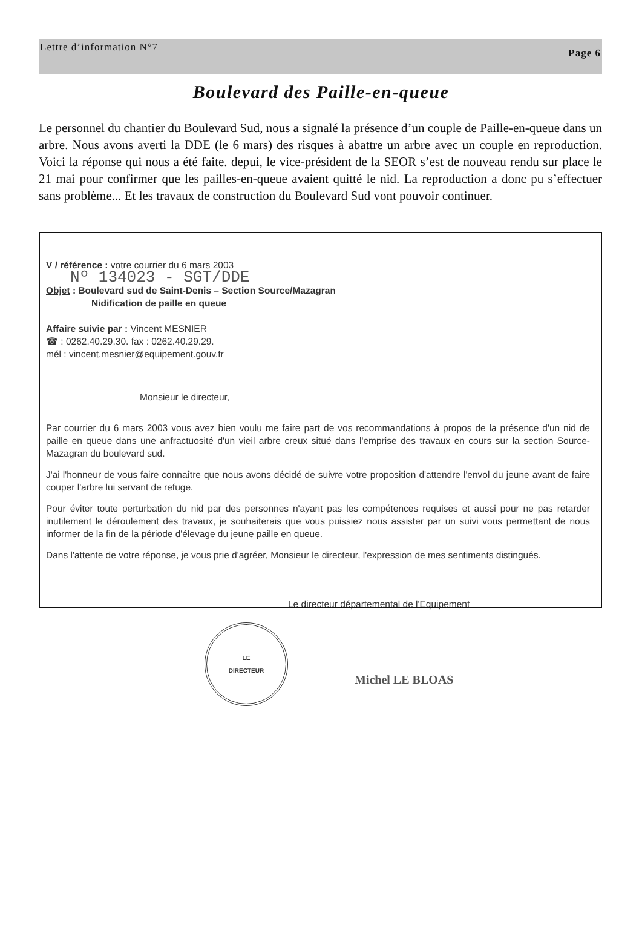Lettre d’information N°7 Page 6
Boulevard des Paille-en-queue
Le personnel du chantier du Boulevard Sud, nous a signalé la présence d’un couple de Paille-en-queue dans un arbre. Nous avons averti la DDE (le 6 mars) des risques à abattre un arbre avec un couple en reproduction. Voici la réponse qui nous a été faite. depui, le vice-président de la SEOR s’est de nouveau rendu sur place le 21 mai pour confirmer que les pailles-en-queue avaient quitté le nid. La reproduction a donc pu s’effectuer sans problème... Et les travaux de construction du Boulevard Sud vont pouvoir continuer.
V / référence : votre courrier du 6 mars 2003
Nº 134023 - SGT/DDE
Objet : Boulevard sud de Saint-Denis – Section Source/Mazagran
Nidification de paille en queue
Affaire suivie par : Vincent MESNIER
☎ : 0262.40.29.30. fax : 0262.40.29.29.
mél : vincent.mesnier@equipement.gouv.fr
Monsieur le directeur,
Par courrier du 6 mars 2003 vous avez bien voulu me faire part de vos recommandations à propos de la présence d'un nid de paille en queue dans une anfractuosité d'un vieil arbre creux situé dans l'emprise des travaux en cours sur la section Source-Mazagran du boulevard sud.
J'ai l'honneur de vous faire connaître que nous avons décidé de suivre votre proposition d'attendre l'envol du jeune avant de faire couper l'arbre lui servant de refuge.
Pour éviter toute perturbation du nid par des personnes n'ayant pas les compétences requises et aussi pour ne pas retarder inutilement le déroulement des travaux, je souhaiterais que vous puissiez nous assister par un suivi vous permettant de nous informer de la fin de la période d'élevage du jeune paille en queue.
Dans l'attente de votre réponse, je vous prie d'agréer, Monsieur le directeur, l'expression de mes sentiments distingués.
Le directeur départemental de l'Equipement
LE
DIRECTEUR
Michel LE BLOAS